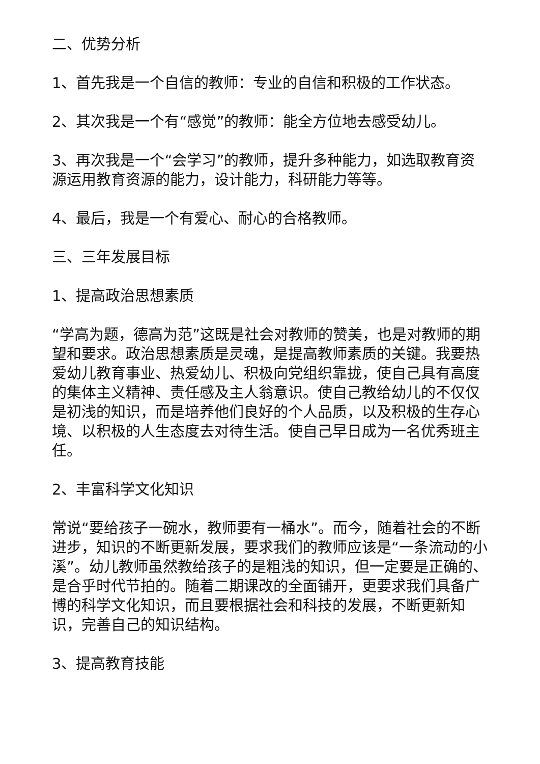二、优势分析
1、首先我是一个自信的教师：专业的自信和积极的工作状态。
2、其次我是一个有“感觉”的教师：能全方位地去感受幼儿。
3、再次我是一个“会学习”的教师，提升多种能力，如选取教育资源运用教育资源的能力，设计能力，科研能力等等。
4、最后，我是一个有爱心、耐心的合格教师。
三、三年发展目标
1、提高政治思想素质
“学高为题，德高为范”这既是社会对教师的赞美，也是对教师的期望和要求。政治思想素质是灵魂，是提高教师素质的关键。我要热爱幼儿教育事业、热爱幼儿、积极向党组织靠拢，使自己具有高度的集体主义精神、责任感及主人翁意识。使自己教给幼儿的不仅仅是初浅的知识，而是培养他们良好的个人品质，以及积极的生存心境、以积极的人生态度去对待生活。使自己早日成为一名优秀班主任。
2、丰富科学文化知识
常说“要给孩子一碗水，教师要有一桶水”。而今，随着社会的不断进步，知识的不断更新发展，要求我们的教师应该是“一条流动的小溪”。幼儿教师虽然教给孩子的是粗浅的知识，但一定要是正确的、是合乎时代节拍的。随着二期课改的全面铺开，更要求我们具备广博的科学文化知识，而且要根据社会和科技的发展，不断更新知识，完善自己的知识结构。
3、提高教育技能